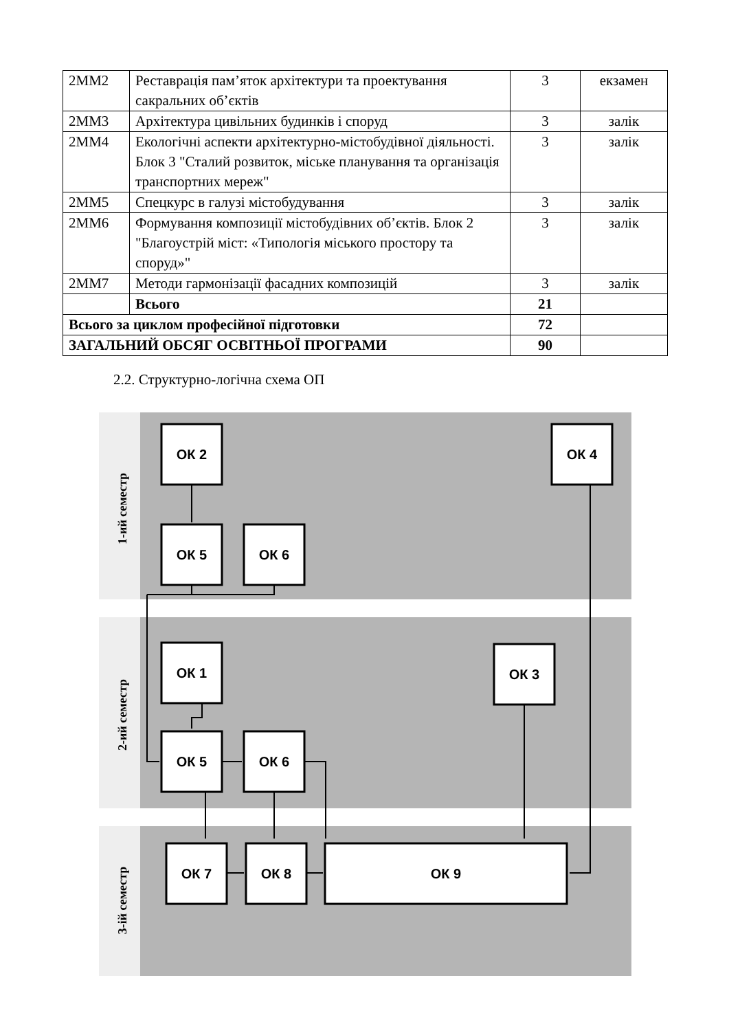| 2ММ2 | Реставрація пам’яток архітектури та проектування сакральних об’єктів | 3 | екзамен |
| 2ММ3 | Архітектура цивільних будинків і споруд | 3 | залік |
| 2ММ4 | Екологічні аспекти архітектурно-містобудівної діяльності. Блок 3 "Сталий розвиток, міське планування та організація транспортних мереж" | 3 | залік |
| 2ММ5 | Спецкурс в галузі містобудування | 3 | залік |
| 2ММ6 | Формування композиції містобудівних об’єктів. Блок 2 "Благоустрій міст: «Типологія міського простору та споруд»" | 3 | залік |
| 2ММ7 | Методи гармонізації фасадних композицій | 3 | залік |
| | Всього | 21 | |
| Всього за циклом професійної підготовки | | 72 | |
| ЗАГАЛЬНИЙ ОБСЯГ ОСВІТНЬОЇ ПРОГРАМИ | | 90 | |
2.2. Структурно-логічна схема ОП
1-ий семестр
2-ий семестр
3-ій семестр
ОК 2
ОК 4
ОК 5
ОК 6
ОК 1
ОК 3
ОК 5
ОК 6
ОК 7
ОК 8
ОК 9